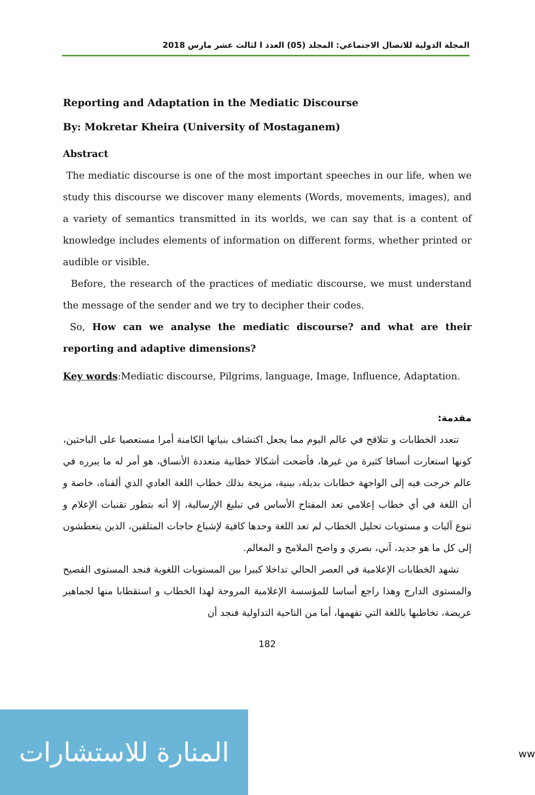المجلة الدولية للاتصال الاجتماعي: المجلد (05) العدد ا لثالث عشر مارس 2018
Reporting and Adaptation in the Mediatic Discourse
By: Mokretar Kheira (University of Mostaganem)
Abstract
The mediatic discourse is one of the most important speeches in our life, when we study this discourse we discover many elements (Words, movements, images), and a variety of semantics transmitted in its worlds, we can say that is a content of knowledge includes elements of information on different forms, whether printed or audible or visible.
Before, the research of the practices of mediatic discourse, we must understand the message of the sender and we try to decipher their codes.
So, How can we analyse the mediatic discourse? and what are their reporting and adaptive dimensions?
Key words:Mediatic discourse, Pilgrims, language, Image, Influence, Adaptation.
مقدمة:
تتعدد الخطابات و تتلاقح في عالم اليوم مما يجعل اكتشاف بنياتها الكامنة أمرا مستعصيا على الباحثين، كونها استعارت أنساقا كثيرة من غيرها، فأضحت أشكالا خطابية متعددة الأنساق، هو أمر له ما يبرره في عالم خرجت فيه إلى الواجهة خطابات بديلة، بينية، مزيجة بذلك خطاب اللغة العادي الذي ألفناه، خاصة و أن اللغة في أي خطاب إعلامي تعد المفتاح الأساس في تبليغ الإرسالية، إلا أنه بتطور تقنيات الإعلام و تنوع آليات و مستويات تحليل الخطاب لم تعد اللغة وحدها كافية لإشباع حاجات المتلقين، الذين يتعطشون إلى كل ما هو جديد، آني، بصري و واضح الملامح و المعالم.
تشهد الخطابات الإعلامية في العصر الحالي تداخلا كبيرا بين المستويات اللغوية فنجد المستوى الفصيح والمستوى الدارج وهذا راجع أساسا للمؤسسة الإعلامية المروجة لهذا الخطاب و استقطابا منها لجماهير عريضة، تخاطبها باللغة التي تفهمها، أما من الناحية التداولية فنجد أن
182
المنارة للاستشارات
ww